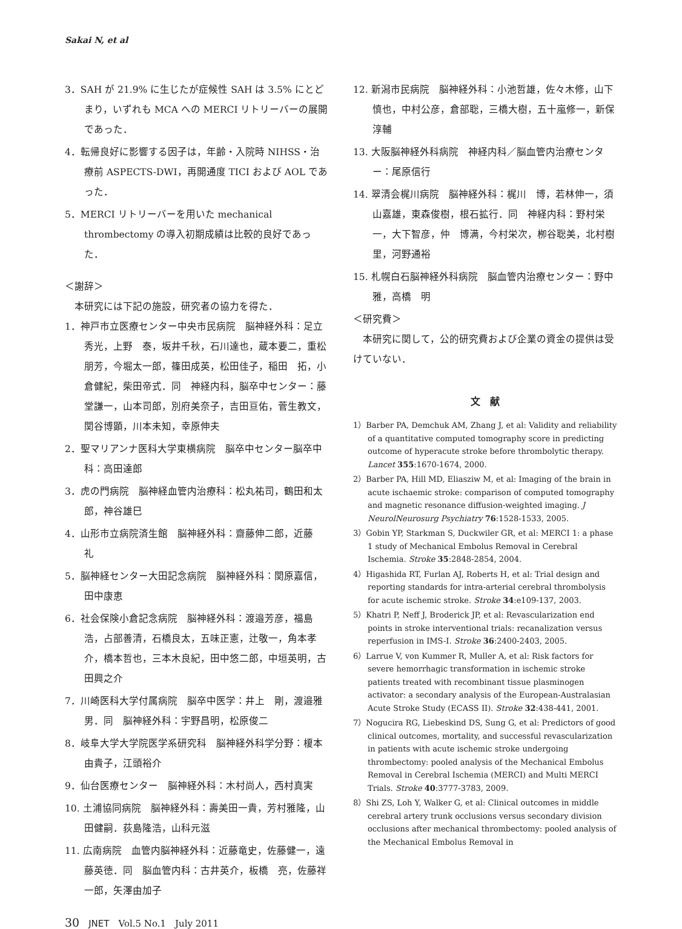Sakai N, et al
3．SAH が 21.9% に生じたが症候性 SAH は 3.5% にとどまり，いずれも MCA への MERCI リトリーバーの展開であった．
4．転帰良好に影響する因子は，年齢・入院時 NIHSS・治療前 ASPECTS-DWI，再開通度 TICI および AOL であった．
5．MERCI リトリーバーを用いた mechanical thrombectomy の導入初期成績は比較的良好であった．
＜謝辞＞
　本研究には下記の施設，研究者の協力を得た．
1．神戸市立医療センター中央市民病院　脳神経外科：足立秀光，上野　泰，坂井千秋，石川達也，蔵本要二，重松朋芳，今堀太一郎，篠田成英，松田佳子，稲田　拓，小倉健紀，柴田帝式．同　神経内科，脳卒中センター：藤堂謙一，山本司郎，別府美奈子，吉田亘佑，菅生教文，関谷博顕，川本未知，幸原伸夫
2．聖マリアンナ医科大学東横病院　脳卒中センター脳卒中科：高田達郎
3．虎の門病院　脳神経血管内治療科：松丸祐司，鶴田和太郎，神谷雄巳
4．山形市立病院済生館　脳神経外科：齋藤伸二郎，近藤　礼
5．脳神経センター大田記念病院　脳神経外科：関原嘉信，田中康恵
6．社会保険小倉記念病院　脳神経外科：渡邉芳彦，福島浩，占部善清，石橋良太，五味正憲，辻敬一，角本孝介，橋本哲也，三本木良紀，田中悠二郎，中垣英明，古田興之介
7．川崎医科大学付属病院　脳卒中医学：井上　剛，渡邉雅男．同　脳神経外科：宇野昌明，松原俊二
8．岐阜大学大学院医学系研究科　脳神経外科学分野：榎本由貴子，江頭裕介
9．仙台医療センター　脳神経外科：木村尚人，西村真実
10. 土浦協同病院　脳神経外科：壽美田一貴，芳村雅隆，山田健嗣．荻島隆浩，山科元滋
11. 広南病院　血管内脳神経外科：近藤竜史，佐藤健一，遠藤英徳．同　脳血管内科：古井英介，板橋　亮，佐藤祥一郎，矢澤由加子
12. 新潟市民病院　脳神経外科：小池哲雄，佐々木修，山下慎也，中村公彦，倉部聡，三橋大樹，五十嵐修一，新保淳輔
13. 大阪脳神経外科病院　神経内科／脳血管内治療センター：尾原信行
14. 翠清会梶川病院　脳神経外科：梶川　博，若林伸一，須山嘉雄，東森俊樹，根石拡行．同　神経内科：野村栄一，大下智彦，仲　博满，今村栄次，栁谷聡美，北村樹里，河野通裕
15. 札幌白石脳神経外科病院　脳血管内治療センター：野中　雅，高橋　明
＜研究費＞
　本研究に関して，公的研究費および企業の資金の提供は受けていない．
文　献
1）Barber PA, Demchuk AM, Zhang J, et al: Validity and reliability of a quantitative computed tomography score in predicting outcome of hyperacute stroke before thrombolytic therapy. Lancet 355:1670-1674, 2000.
2）Barber PA, Hill MD, Eliasziw M, et al: Imaging of the brain in acute ischaemic stroke: comparison of computed tomography and magnetic resonance diffusion-weighted imaging. J NeurolNeurosurg Psychiatry 76:1528-1533, 2005.
3）Gobin YP, Starkman S, Duckwiler GR, et al: MERCI 1: a phase 1 study of Mechanical Embolus Removal in Cerebral Ischemia. Stroke 35:2848-2854, 2004.
4）Higashida RT, Furlan AJ, Roberts H, et al: Trial design and reporting standards for intra-arterial cerebral thrombolysis for acute ischemic stroke. Stroke 34:e109-137, 2003.
5）Khatri P, Neff J, Broderick JP, et al: Revascularization end points in stroke interventional trials: recanalization versus reperfusion in IMS-I. Stroke 36:2400-2403, 2005.
6）Larrue V, von Kummer R, Muller A, et al: Risk factors for severe hemorrhagic transformation in ischemic stroke patients treated with recombinant tissue plasminogen activator: a secondary analysis of the European-Australasian Acute Stroke Study (ECASS II). Stroke 32:438-441, 2001.
7）Nogucira RG, Liebeskind DS, Sung G, et al: Predictors of good clinical outcomes, mortality, and successful revascularization in patients with acute ischemic stroke undergoing thrombectomy: pooled analysis of the Mechanical Embolus Removal in Cerebral Ischemia (MERCI) and Multi MERCI Trials. Stroke 40:3777-3783, 2009.
8）Shi ZS, Loh Y, Walker G, et al: Clinical outcomes in middle cerebral artery trunk occlusions versus secondary division occlusions after mechanical thrombectomy: pooled analysis of the Mechanical Embolus Removal in
30　JNET　Vol.5 No.1　July 2011